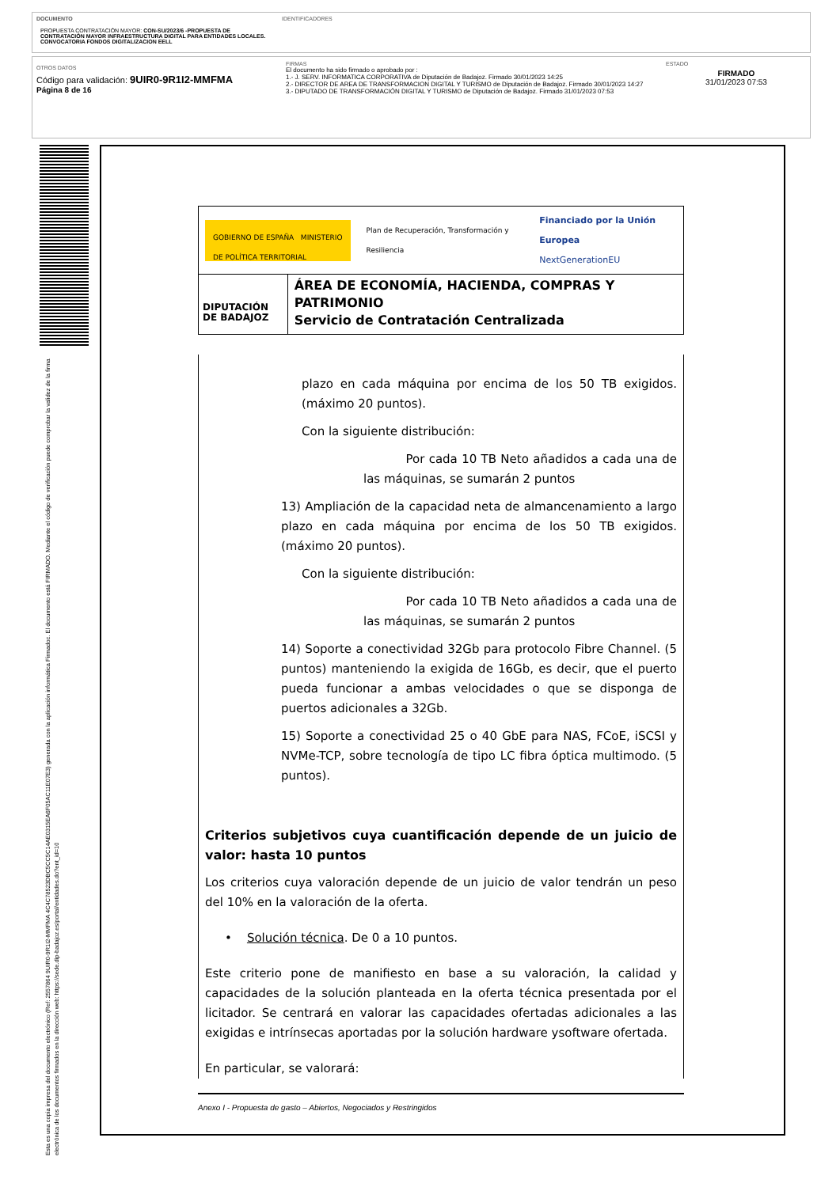DOCUMENTO
PROPUESTA CONTRATACIÓN MAYOR: CON-SU/2023/6 -PROPUESTA DE CONTRATACIÓN MAYOR INFRAESTRUCTURA DIGITAL PARA ENTIDADES LOCALES. CONVOCATORIA FONDOS DIGITALIZACION EELL
IDENTIFICADORES
OTROS DATOS
Código para validación: 9UIR0-9R1I2-MMFMA
Página 8 de 16
FIRMAS
El documento ha sido firmado o aprobado por :
1.- J. SERV. INFORMATICA CORPORATIVA de Diputación de Badajoz. Firmado 30/01/2023 14:25
2.- DIRECTOR DE AREA DE TRANSFORMACION DIGITAL Y TURISMO de Diputación de Badajoz. Firmado 30/01/2023 14:27
3.- DIPUTADO DE TRANSFORMACIÓN DIGITAL Y TURISMO de Diputación de Badajoz. Firmado 31/01/2023 07:53
ESTADO
FIRMADO
31/01/2023 07:53
Esta es una copia impresa del documento electrónico (Ref: 2557864 9UIR0-9R1I2-MMFMA 4C4C78523DBC5CC5C14AE0315EA6F05AC11E07E3) generada con la aplicación informática Firmadoc. El documento está FIRMADO. Mediante el código de verificación puede comprobar la validez de la firma electrónica de los documentos firmados en la dirección web: https://sede.dip-badajoz.es/portal/entidades.do?ent_id=10
GOBIERNO DE ESPAÑA MINISTERIO DE POLÍTICA TERRITORIAL
Plan de Recuperación, Transformación y Resiliencia
Financiado por la Unión Europea
NextGenerationEU
DIPUTACIÓN DE BADAJOZ
ÁREA DE ECONOMÍA, HACIENDA, COMPRAS Y PATRIMONIO
Servicio de Contratación Centralizada
plazo en cada máquina por encima de los 50 TB exigidos. (máximo 20 puntos).
Con la siguiente distribución:
Por cada 10 TB Neto añadidos a cada una de las máquinas, se sumarán 2 puntos
13) Ampliación de la capacidad neta de almancenamiento a largo plazo en cada máquina por encima de los 50 TB exigidos. (máximo 20 puntos).
Con la siguiente distribución:
Por cada 10 TB Neto añadidos a cada una de las máquinas, se sumarán 2 puntos
14) Soporte a conectividad 32Gb para protocolo Fibre Channel. (5 puntos) manteniendo la exigida de 16Gb, es decir, que el puerto pueda funcionar a ambas velocidades o que se disponga de puertos adicionales a 32Gb.
15) Soporte a conectividad 25 o 40 GbE para NAS, FCoE, iSCSI y NVMe-TCP, sobre tecnología de tipo LC fibra óptica multimodo. (5 puntos).
Criterios subjetivos cuya cuantificación depende de un juicio de valor: hasta 10 puntos
Los criterios cuya valoración depende de un juicio de valor tendrán un peso del 10% en la valoración de la oferta.
• Solución técnica. De 0 a 10 puntos.
Este criterio pone de manifiesto en base a su valoración, la calidad y capacidades de la solución planteada en la oferta técnica presentada por el licitador. Se centrará en valorar las capacidades ofertadas adicionales a las exigidas e intrínsecas aportadas por la solución hardware ysoftware ofertada.
En particular, se valorará:
Anexo I - Propuesta de gasto – Abiertos, Negociados y Restringidos